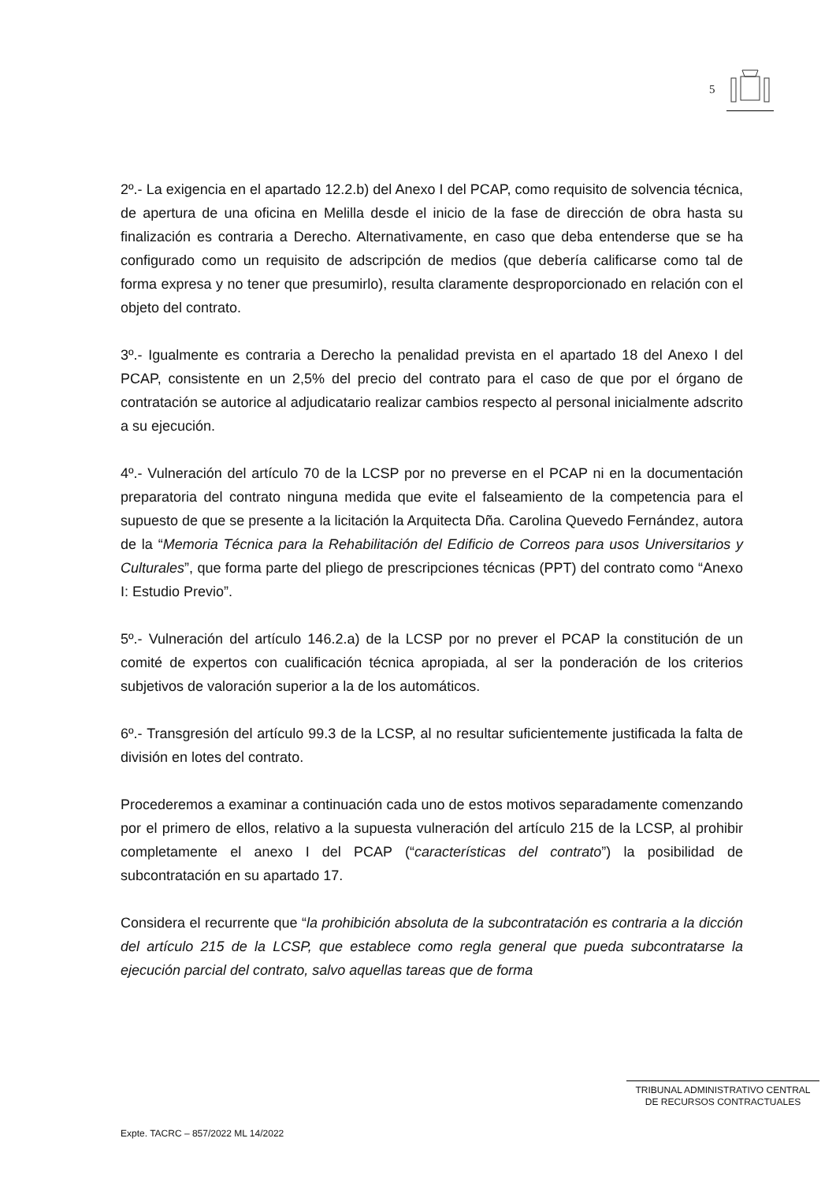5
2º.- La exigencia en el apartado 12.2.b) del Anexo I del PCAP, como requisito de solvencia técnica, de apertura de una oficina en Melilla desde el inicio de la fase de dirección de obra hasta su finalización es contraria a Derecho. Alternativamente, en caso que deba entenderse que se ha configurado como un requisito de adscripción de medios (que debería calificarse como tal de forma expresa y no tener que presumirlo), resulta claramente desproporcionado en relación con el objeto del contrato.
3º.- Igualmente es contraria a Derecho la penalidad prevista en el apartado 18 del Anexo I del PCAP, consistente en un 2,5% del precio del contrato para el caso de que por el órgano de contratación se autorice al adjudicatario realizar cambios respecto al personal inicialmente adscrito a su ejecución.
4º.- Vulneración del artículo 70 de la LCSP por no preverse en el PCAP ni en la documentación preparatoria del contrato ninguna medida que evite el falseamiento de la competencia para el supuesto de que se presente a la licitación la Arquitecta Dña. Carolina Quevedo Fernández, autora de la “Memoria Técnica para la Rehabilitación del Edificio de Correos para usos Universitarios y Culturales”, que forma parte del pliego de prescripciones técnicas (PPT) del contrato como “Anexo I: Estudio Previo”.
5º.- Vulneración del artículo 146.2.a) de la LCSP por no prever el PCAP la constitución de un comité de expertos con cualificación técnica apropiada, al ser la ponderación de los criterios subjetivos de valoración superior a la de los automáticos.
6º.- Transgresión del artículo 99.3 de la LCSP, al no resultar suficientemente justificada la falta de división en lotes del contrato.
Procederemos a examinar a continuación cada uno de estos motivos separadamente comenzando por el primero de ellos, relativo a la supuesta vulneración del artículo 215 de la LCSP, al prohibir completamente el anexo I del PCAP (“características del contrato”) la posibilidad de subcontratación en su apartado 17.
Considera el recurrente que “la prohibición absoluta de la subcontratación es contraria a la dicción del artículo 215 de la LCSP, que establece como regla general que pueda subcontratarse la ejecución parcial del contrato, salvo aquellas tareas que de forma
TRIBUNAL ADMINISTRATIVO CENTRAL
DE RECURSOS CONTRACTUALES
Expte. TACRC – 857/2022 ML 14/2022